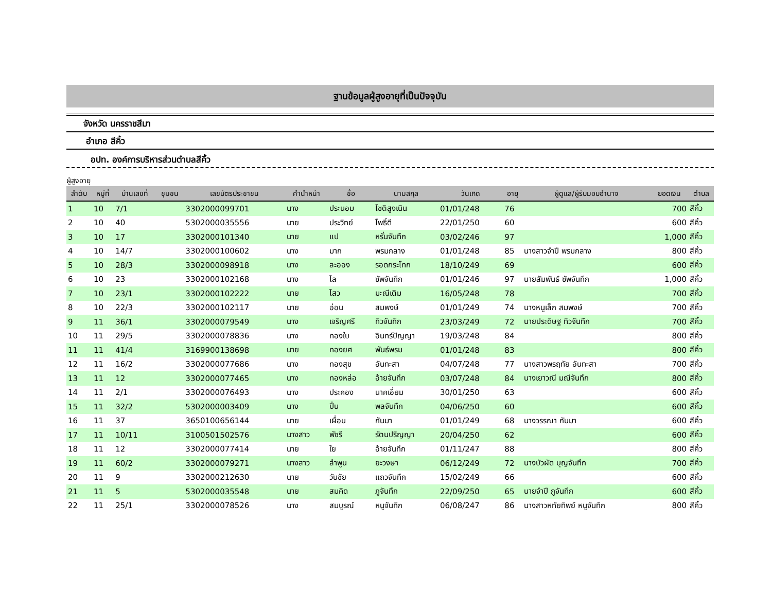ฐานข้อมูลผู้สูงอายุที่เป็นปัจจุบัน
จังหวัด นครราชสีมา
อำเภอ สีคิ้ว
อปท. องค์การบริหารส่วนตำบลสีคิ้ว
ผู้สูงอายุ
| ลำดับ | หมู่ที่ | บ้านเลขที่ | ชุมชน | เลขบัตรประชาชน | คำนำหน้า | ชื่อ | นามสกุล | วันเกิด | อายุ | ผู้ดูแล/ผู้รับมอบอำนาจ | ยอดเงิน | ตำบล |
| --- | --- | --- | --- | --- | --- | --- | --- | --- | --- | --- | --- | --- |
| 1 | 10 | 7/1 | | 3302000099701 | นาง | ประนอม | โชติสูงเนิน | 01/01/248 | 76 | | 700 | สีคิ้ว |
| 2 | 10 | 40 | | 5302000035556 | นาย | ประวิทย์ | โพธิ์ดี | 22/01/250 | 60 | | 600 | สีคิ้ว |
| 3 | 10 | 17 | | 3302000101340 | นาย | แป | หรั่นจันทึก | 03/02/246 | 97 | | 1,000 | สีคิ้ว |
| 4 | 10 | 14/7 | | 3302000100602 | นาง | มาก | พรมกลาง | 01/01/248 | 85 | นางสาวจำปี พรมกลาง | 800 | สีคิ้ว |
| 5 | 10 | 28/3 | | 3302000098918 | นาง | ละออง | รอดกระโทก | 18/10/249 | 69 | | 600 | สีคิ้ว |
| 6 | 10 | 23 | | 3302000102168 | นาง | ไล | ซัพจันทึก | 01/01/246 | 97 | นายสัมพันธ์ ซัพจันทึก | 1,000 | สีคิ้ว |
| 7 | 10 | 23/1 | | 3302000102222 | นาย | ไสว | มะณีเติม | 16/05/248 | 78 | | 700 | สีคิ้ว |
| 8 | 10 | 22/3 | | 3302000102117 | นาย | อ่อน | สมพงษ์ | 01/01/249 | 74 | นางหนูเล็ก สมพงษ์ | 700 | สีคิ้ว |
| 9 | 11 | 36/1 | | 3302000079549 | นาง | เจริญศรี | ทิวจันทึก | 23/03/249 | 72 | นายประดิษฐ ทิวจันทึก | 700 | สีคิ้ว |
| 10 | 11 | 29/5 | | 3302000078836 | นาง | ทองใบ | อินทร์ปัญญา | 19/03/248 | 84 | | 800 | สีคิ้ว |
| 11 | 11 | 41/4 | | 3169900138698 | นาย | ทองยศ | พันธ์พรม | 01/01/248 | 83 | | 800 | สีคิ้ว |
| 12 | 11 | 16/2 | | 3302000077686 | นาง | ทองสุข | อันทะสา | 04/07/248 | 77 | นางสาวพรฤทัย อันทะสา | 700 | สีคิ้ว |
| 13 | 11 | 12 | | 3302000077465 | นาง | ทองหล่อ | อ้ายจันทึก | 03/07/248 | 84 | นางเยาวณี มณีจันทึก | 800 | สีคิ้ว |
| 14 | 11 | 2/1 | | 3302000076493 | นาง | ประคอง | นาคเอี่ยม | 30/01/250 | 63 | | 600 | สีคิ้ว |
| 15 | 11 | 32/2 | | 5302000003409 | นาง | ปิ่น | พลจันทึก | 04/06/250 | 60 | | 600 | สีคิ้ว |
| 16 | 11 | 37 | | 3650100656144 | นาย | เผื่อน | กันมา | 01/01/249 | 68 | นางวรรณา กันมา | 600 | สีคิ้ว |
| 17 | 11 | 10/11 | | 3100501502576 | นางสาว | พัชรี | รัตนปริญญา | 20/04/250 | 62 | | 600 | สีคิ้ว |
| 18 | 11 | 12 | | 3302000077414 | นาย | ใย | อ้ายจันทึก | 01/11/247 | 88 | | 800 | สีคิ้ว |
| 19 | 11 | 60/2 | | 3302000079271 | นางสาว | ลำพูน | ยะวงษา | 06/12/249 | 72 | นางบัวผัด บุญจันทึก | 700 | สีคิ้ว |
| 20 | 11 | 9 | | 3302000212630 | นาย | วันชัย | แถวจันทึก | 15/02/249 | 66 | | 600 | สีคิ้ว |
| 21 | 11 | 5 | | 5302000035548 | นาย | สมคิด | ภูจันทึก | 22/09/250 | 65 | นายจำปี ภูจันทึก | 600 | สีคิ้ว |
| 22 | 11 | 25/1 | | 3302000078526 | นาง | สมบูรณ์ | หนูจันทึก | 06/08/247 | 86 | นางสาวหทัยทิพย์ หนูจันทึก | 800 | สีคิ้ว |